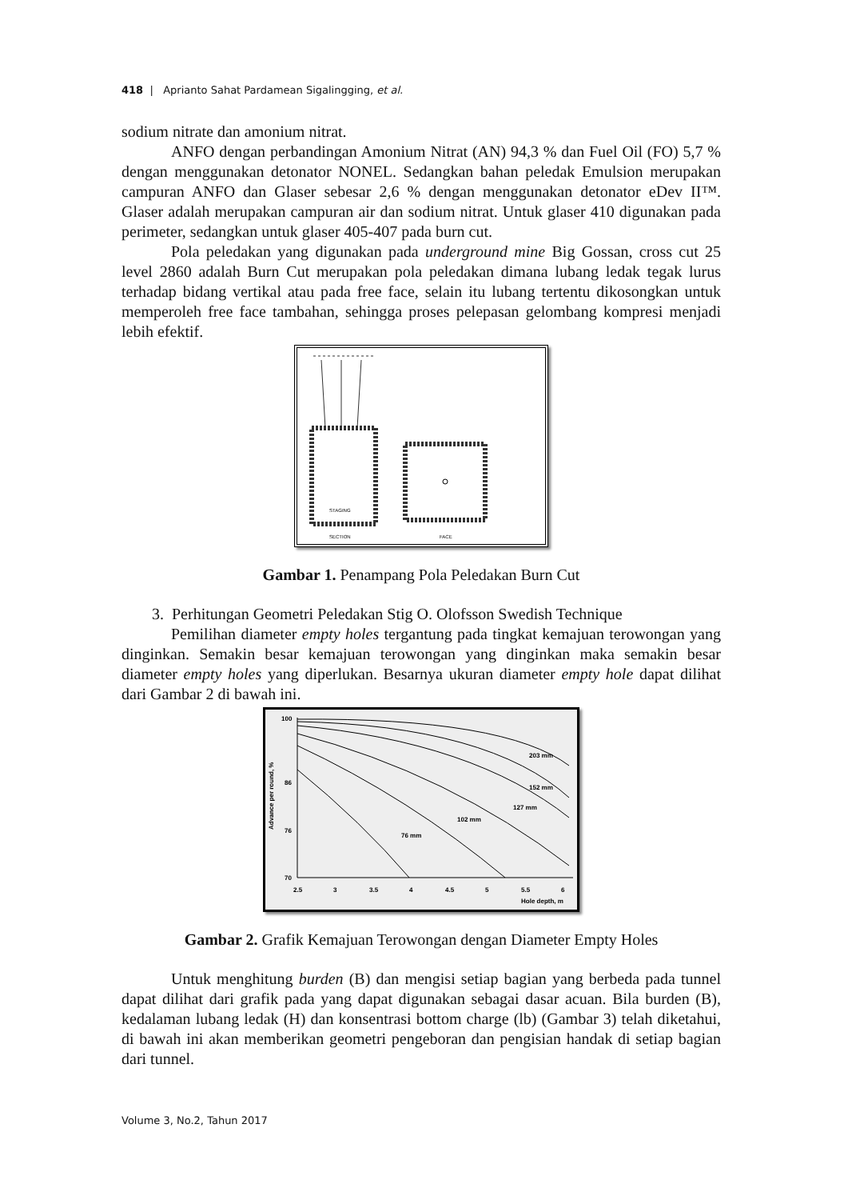418 | Aprianto Sahat Pardamean Sigalingging, et al.
sodium nitrate dan amonium nitrat.
ANFO dengan perbandingan Amonium Nitrat (AN) 94,3 % dan Fuel Oil (FO) 5,7 % dengan menggunakan detonator NONEL. Sedangkan bahan peledak Emulsion merupakan campuran ANFO dan Glaser sebesar 2,6 % dengan menggunakan detonator eDev II™. Glaser adalah merupakan campuran air dan sodium nitrat. Untuk glaser 410 digunakan pada perimeter, sedangkan untuk glaser 405-407 pada burn cut.
Pola peledakan yang digunakan pada underground mine Big Gossan, cross cut 25 level 2860 adalah Burn Cut merupakan pola peledakan dimana lubang ledak tegak lurus terhadap bidang vertikal atau pada free face, selain itu lubang tertentu dikosongkan untuk memperoleh free face tambahan, sehingga proses pelepasan gelombang kompresi menjadi lebih efektif.
STAGING
SECTION
FACE
Gambar 1. Penampang Pola Peledakan Burn Cut
3. Perhitungan Geometri Peledakan Stig O. Olofsson Swedish Technique
Pemilihan diameter empty holes tergantung pada tingkat kemajuan terowongan yang dinginkan. Semakin besar kemajuan terowongan yang dinginkan maka semakin besar diameter empty holes yang diperlukan. Besarnya ukuran diameter empty hole dapat dilihat dari Gambar 2 di bawah ini.
Advance per round, %
100
86
76
70
2.5
3
3.5
4
4.5
5
5.5
6
Hole depth, m
76 mm
102 mm
127 mm
152 mm
203 mm
Gambar 2. Grafik Kemajuan Terowongan dengan Diameter Empty Holes
Untuk menghitung burden (B) dan mengisi setiap bagian yang berbeda pada tunnel dapat dilihat dari grafik pada yang dapat digunakan sebagai dasar acuan. Bila burden (B), kedalaman lubang ledak (H) dan konsentrasi bottom charge (lb) (Gambar 3) telah diketahui, di bawah ini akan memberikan geometri pengeboran dan pengisian handak di setiap bagian dari tunnel.
Volume 3, No.2, Tahun 2017